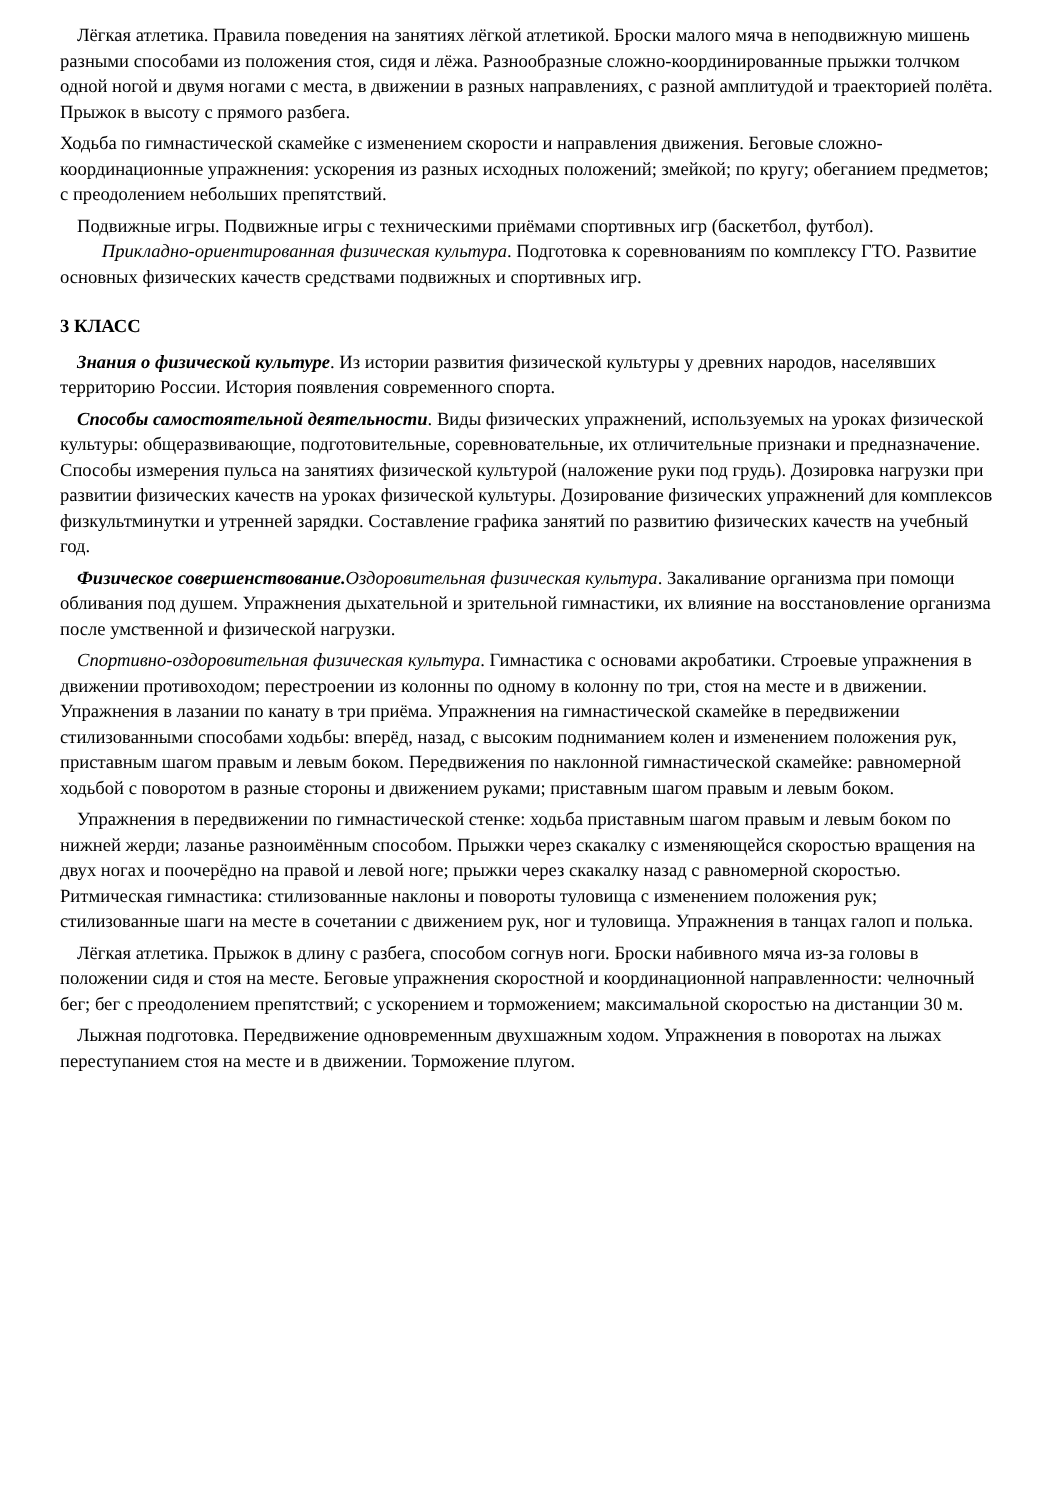Лёгкая атлетика. Правила поведения на занятиях лёгкой атлетикой. Броски малого мяча в неподвижную мишень разными способами из положения стоя, сидя и лёжа. Разнообразные сложно-координированные прыжки толчком одной ногой и двумя ногами с места, в движении в разных направлениях, с разной амплитудой и траекторией полёта. Прыжок в высоту с прямого разбега.
Ходьба по гимнастической скамейке с изменением скорости и направления движения. Беговые сложно-координационные упражнения: ускорения из разных исходных положений; змейкой; по кругу; обеганием предметов; с преодолением небольших препятствий.
Подвижные игры. Подвижные игры с техническими приёмами спортивных игр (баскетбол, футбол). Прикладно-ориентированная физическая культура. Подготовка к соревнованиям по комплексу ГТО. Развитие основных физических качеств средствами подвижных и спортивных игр.
3 КЛАСС
Знания о физической культуре. Из истории развития физической культуры у древних народов, населявших территорию России. История появления современного спорта.
Способы самостоятельной деятельности. Виды физических упражнений, используемых на уроках физической культуры: общеразвивающие, подготовительные, соревновательные, их отличительные признаки и предназначение. Способы измерения пульса на занятиях физической культурой (наложение руки под грудь). Дозировка нагрузки при развитии физических качеств на уроках физической культуры. Дозирование физических упражнений для комплексов физкультминутки и утренней зарядки. Составление графика занятий по развитию физических качеств на учебный год.
Физическое совершенствование. Оздоровительная физическая культура. Закаливание организма при помощи обливания под душем. Упражнения дыхательной и зрительной гимнастики, их влияние на восстановление организма после умственной и физической нагрузки.
Спортивно-оздоровительная физическая культура. Гимнастика с основами акробатики. Строевые упражнения в движении противоходом; перестроении из колонны по одному в колонну по три, стоя на месте и в движении. Упражнения в лазании по канату в три приёма. Упражнения на гимнастической скамейке в передвижении стилизованными способами ходьбы: вперёд, назад, с высоким подниманием колен и изменением положения рук, приставным шагом правым и левым боком. Передвижения по наклонной гимнастической скамейке: равномерной ходьбой с поворотом в разные стороны и движением руками; приставным шагом правым и левым боком.
Упражнения в передвижении по гимнастической стенке: ходьба приставным шагом правым и левым боком по нижней жерди; лазанье разноимённым способом. Прыжки через скакалку с изменяющейся скоростью вращения на двух ногах и поочерёдно на правой и левой ноге; прыжки через скакалку назад с равномерной скоростью. Ритмическая гимнастика: стилизованные наклоны и повороты туловища с изменением положения рук; стилизованные шаги на месте в сочетании с движением рук, ног и туловища. Упражнения в танцах галоп и полька.
Лёгкая атлетика. Прыжок в длину с разбега, способом согнув ноги. Броски набивного мяча из-за головы в положении сидя и стоя на месте. Беговые упражнения скоростной и координационной направленности: челночный бег; бег с преодолением препятствий; с ускорением и торможением; максимальной скоростью на дистанции 30 м.
Лыжная подготовка. Передвижение одновременным двухшажным ходом. Упражнения в поворотах на лыжах переступанием стоя на месте и в движении. Торможение плугом.